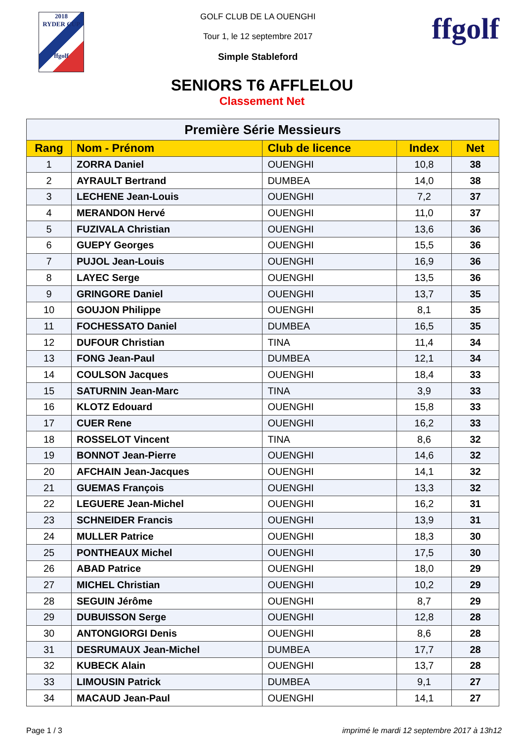2018
RYDER CUP
ffgolf
GOLF CLUB DE LA OUENGHI
Tour 1, le 12 septembre 2017
Simple Stableford
ffgolf
SENIORS T6 AFFLELOU
Classement Net
| Première Série Messieurs | | | | |
| Rang | Nom - Prénom | Club de licence | Index | Net |
| 1 | ZORRA Daniel | OUENGHI | 10,8 | 38 |
| 2 | AYRAULT Bertrand | DUMBEA | 14,0 | 38 |
| 3 | LECHENE Jean-Louis | OUENGHI | 7,2 | 37 |
| 4 | MERANDON Hervé | OUENGHI | 11,0 | 37 |
| 5 | FUZIVALA Christian | OUENGHI | 13,6 | 36 |
| 6 | GUEPY Georges | OUENGHI | 15,5 | 36 |
| 7 | PUJOL Jean-Louis | OUENGHI | 16,9 | 36 |
| 8 | LAYEC Serge | OUENGHI | 13,5 | 36 |
| 9 | GRINGORE Daniel | OUENGHI | 13,7 | 35 |
| 10 | GOUJON Philippe | OUENGHI | 8,1 | 35 |
| 11 | FOCHESSATO Daniel | DUMBEA | 16,5 | 35 |
| 12 | DUFOUR Christian | TINA | 11,4 | 34 |
| 13 | FONG Jean-Paul | DUMBEA | 12,1 | 34 |
| 14 | COULSON Jacques | OUENGHI | 18,4 | 33 |
| 15 | SATURNIN Jean-Marc | TINA | 3,9 | 33 |
| 16 | KLOTZ Edouard | OUENGHI | 15,8 | 33 |
| 17 | CUER Rene | OUENGHI | 16,2 | 33 |
| 18 | ROSSELOT Vincent | TINA | 8,6 | 32 |
| 19 | BONNOT Jean-Pierre | OUENGHI | 14,6 | 32 |
| 20 | AFCHAIN Jean-Jacques | OUENGHI | 14,1 | 32 |
| 21 | GUEMAS François | OUENGHI | 13,3 | 32 |
| 22 | LEGUERE Jean-Michel | OUENGHI | 16,2 | 31 |
| 23 | SCHNEIDER Francis | OUENGHI | 13,9 | 31 |
| 24 | MULLER Patrice | OUENGHI | 18,3 | 30 |
| 25 | PONTHEAUX Michel | OUENGHI | 17,5 | 30 |
| 26 | ABAD Patrice | OUENGHI | 18,0 | 29 |
| 27 | MICHEL Christian | OUENGHI | 10,2 | 29 |
| 28 | SEGUIN Jérôme | OUENGHI | 8,7 | 29 |
| 29 | DUBUISSON Serge | OUENGHI | 12,8 | 28 |
| 30 | ANTONGIORGI Denis | OUENGHI | 8,6 | 28 |
| 31 | DESRUMAUX Jean-Michel | DUMBEA | 17,7 | 28 |
| 32 | KUBECK Alain | OUENGHI | 13,7 | 28 |
| 33 | LIMOUSIN Patrick | DUMBEA | 9,1 | 27 |
| 34 | MACAUD Jean-Paul | OUENGHI | 14,1 | 27 |
Page 1 / 3 imprimé le mardi 12 septembre 2017 à 13h12